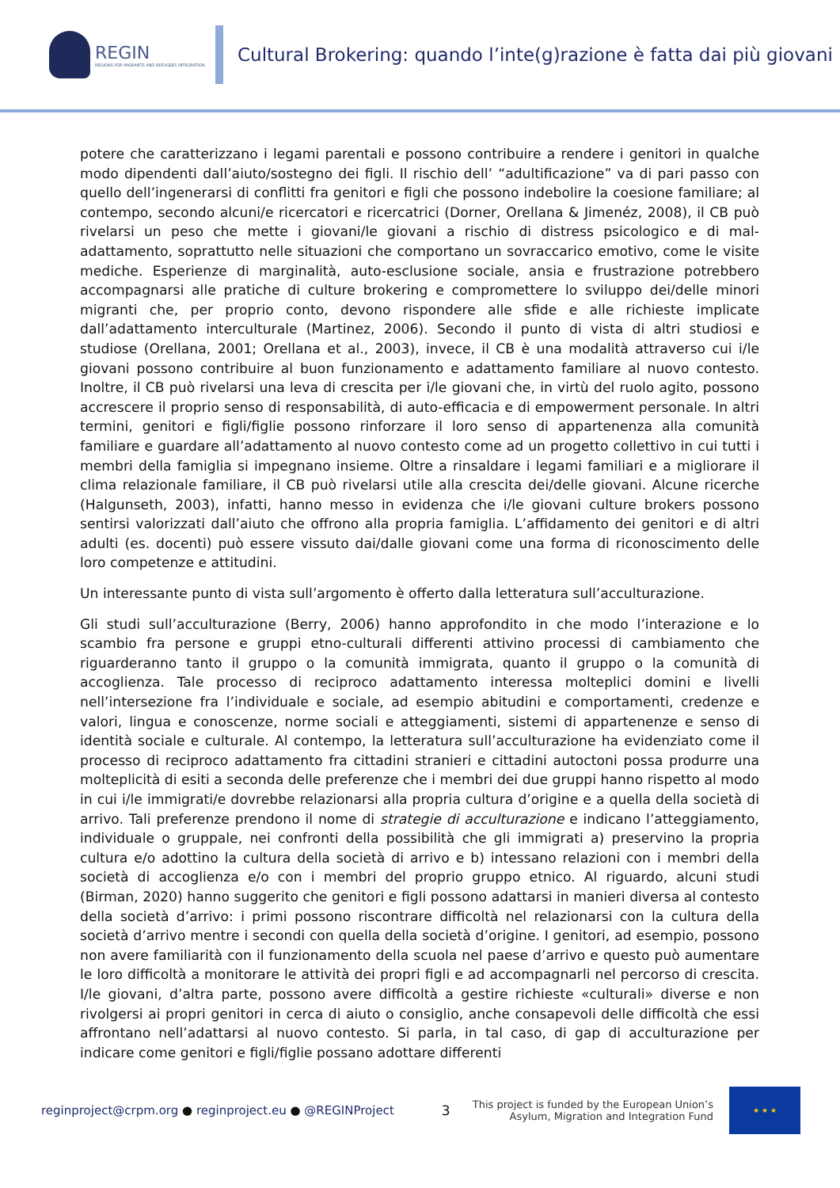REGIN
REGIONS FOR MIGRANTS AND REFUGEES INTEGRATION
Cultural Brokering: quando l’inte(g)razione è fatta dai più giovani
potere che caratterizzano i legami parentali e possono contribuire a rendere i genitori in qualche modo dipendenti dall’aiuto/sostegno dei figli. Il rischio dell’ “adultificazione” va di pari passo con quello dell’ingenerarsi di conflitti fra genitori e figli che possono indebolire la coesione familiare; al contempo, secondo alcuni/e ricercatori e ricercatrici (Dorner, Orellana & Jimenéz, 2008), il CB può rivelarsi un peso che mette i giovani/le giovani a rischio di distress psicologico e di mal-adattamento, soprattutto nelle situazioni che comportano un sovraccarico emotivo, come le visite mediche. Esperienze di marginalità, auto-esclusione sociale, ansia e frustrazione potrebbero accompagnarsi alle pratiche di culture brokering e compromettere lo sviluppo dei/delle minori migranti che, per proprio conto, devono rispondere alle sfide e alle richieste implicate dall’adattamento interculturale (Martinez, 2006). Secondo il punto di vista di altri studiosi e studiose (Orellana, 2001; Orellana et al., 2003), invece, il CB è una modalità attraverso cui i/le giovani possono contribuire al buon funzionamento e adattamento familiare al nuovo contesto. Inoltre, il CB può rivelarsi una leva di crescita per i/le giovani che, in virtù del ruolo agito, possono accrescere il proprio senso di responsabilità, di auto-efficacia e di empowerment personale. In altri termini, genitori e figli/figlie possono rinforzare il loro senso di appartenenza alla comunità familiare e guardare all’adattamento al nuovo contesto come ad un progetto collettivo in cui tutti i membri della famiglia si impegnano insieme. Oltre a rinsaldare i legami familiari e a migliorare il clima relazionale familiare, il CB può rivelarsi utile alla crescita dei/delle giovani. Alcune ricerche (Halgunseth, 2003), infatti, hanno messo in evidenza che i/le giovani culture brokers possono sentirsi valorizzati dall’aiuto che offrono alla propria famiglia. L’affidamento dei genitori e di altri adulti (es. docenti) può essere vissuto dai/dalle giovani come una forma di riconoscimento delle loro competenze e attitudini.
Un interessante punto di vista sull’argomento è offerto dalla letteratura sull’acculturazione.
Gli studi sull’acculturazione (Berry, 2006) hanno approfondito in che modo l’interazione e lo scambio fra persone e gruppi etno-culturali differenti attivino processi di cambiamento che riguarderanno tanto il gruppo o la comunità immigrata, quanto il gruppo o la comunità di accoglienza. Tale processo di reciproco adattamento interessa molteplici domini e livelli nell’intersezione fra l’individuale e sociale, ad esempio abitudini e comportamenti, credenze e valori, lingua e conoscenze, norme sociali e atteggiamenti, sistemi di appartenenze e senso di identità sociale e culturale. Al contempo, la letteratura sull’acculturazione ha evidenziato come il processo di reciproco adattamento fra cittadini stranieri e cittadini autoctoni possa produrre una molteplicità di esiti a seconda delle preferenze che i membri dei due gruppi hanno rispetto al modo in cui i/le immigrati/e dovrebbe relazionarsi alla propria cultura d’origine e a quella della società di arrivo. Tali preferenze prendono il nome di strategie di acculturazione e indicano l’atteggiamento, individuale o gruppale, nei confronti della possibilità che gli immigrati a) preservino la propria cultura e/o adottino la cultura della società di arrivo e b) intessano relazioni con i membri della società di accoglienza e/o con i membri del proprio gruppo etnico. Al riguardo, alcuni studi (Birman, 2020) hanno suggerito che genitori e figli possono adattarsi in manieri diversa al contesto della società d’arrivo: i primi possono riscontrare difficoltà nel relazionarsi con la cultura della società d’arrivo mentre i secondi con quella della società d’origine. I genitori, ad esempio, possono non avere familiarità con il funzionamento della scuola nel paese d’arrivo e questo può aumentare le loro difficoltà a monitorare le attività dei propri figli e ad accompagnarli nel percorso di crescita. I/le giovani, d’altra parte, possono avere difficoltà a gestire richieste «culturali» diverse e non rivolgersi ai propri genitori in cerca di aiuto o consiglio, anche consapevoli delle difficoltà che essi affrontano nell’adattarsi al nuovo contesto. Si parla, in tal caso, di gap di acculturazione per indicare come genitori e figli/figlie possano adottare differenti
reginproject@crpm.org ● reginproject.eu ● @REGINProject
3
This project is funded by the European Union’s
Asylum, Migration and Integration Fund
★ ★ ★